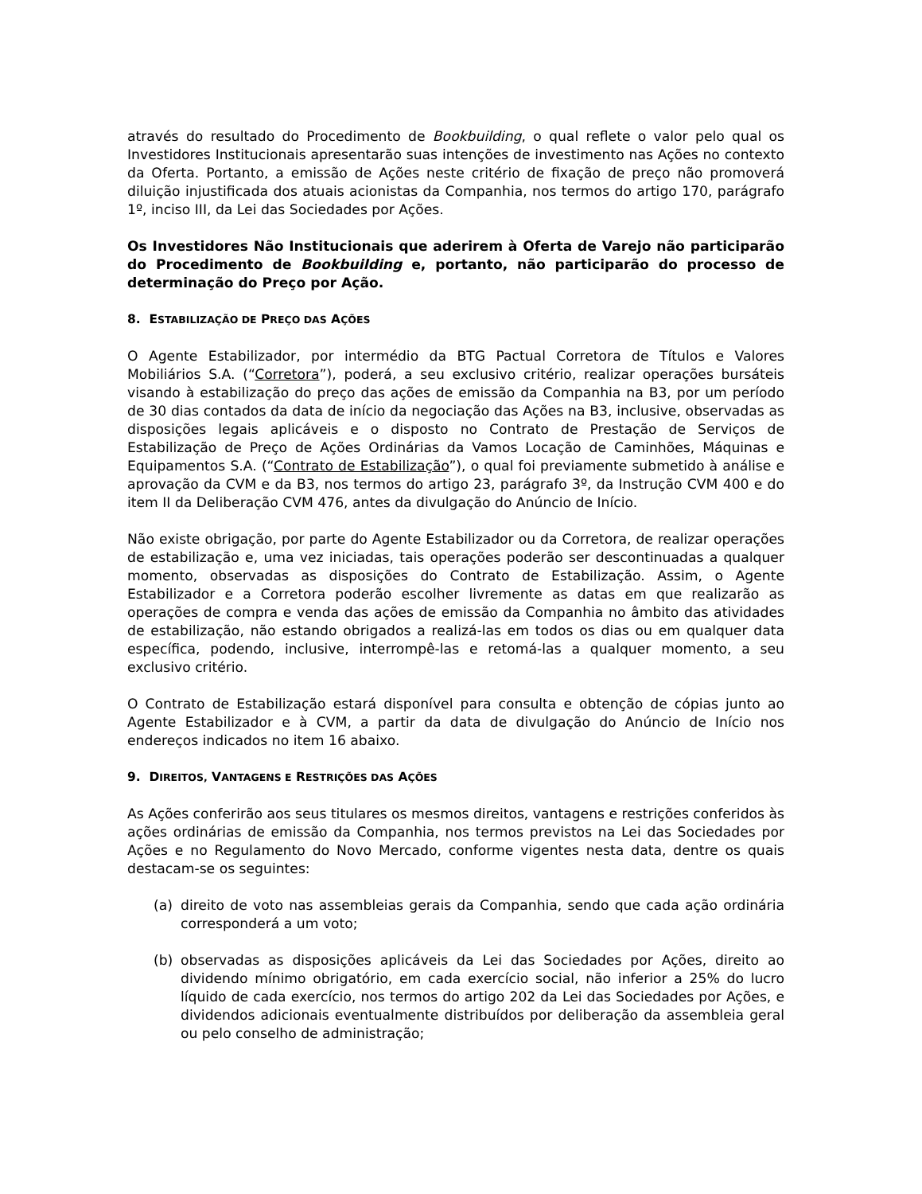através do resultado do Procedimento de Bookbuilding, o qual reflete o valor pelo qual os Investidores Institucionais apresentarão suas intenções de investimento nas Ações no contexto da Oferta. Portanto, a emissão de Ações neste critério de fixação de preço não promoverá diluição injustificada dos atuais acionistas da Companhia, nos termos do artigo 170, parágrafo 1º, inciso III, da Lei das Sociedades por Ações.
Os Investidores Não Institucionais que aderirem à Oferta de Varejo não participarão do Procedimento de Bookbuilding e, portanto, não participarão do processo de determinação do Preço por Ação.
8. ESTABILIZAÇÃO DE PREÇO DAS AÇÕES
O Agente Estabilizador, por intermédio da BTG Pactual Corretora de Títulos e Valores Mobiliários S.A. (“Corretora”), poderá, a seu exclusivo critério, realizar operações bursáteis visando à estabilização do preço das ações de emissão da Companhia na B3, por um período de 30 dias contados da data de início da negociação das Ações na B3, inclusive, observadas as disposições legais aplicáveis e o disposto no Contrato de Prestação de Serviços de Estabilização de Preço de Ações Ordinárias da Vamos Locação de Caminhões, Máquinas e Equipamentos S.A. (“Contrato de Estabilização”), o qual foi previamente submetido à análise e aprovação da CVM e da B3, nos termos do artigo 23, parágrafo 3º, da Instrução CVM 400 e do item II da Deliberação CVM 476, antes da divulgação do Anúncio de Início.
Não existe obrigação, por parte do Agente Estabilizador ou da Corretora, de realizar operações de estabilização e, uma vez iniciadas, tais operações poderão ser descontinuadas a qualquer momento, observadas as disposições do Contrato de Estabilização. Assim, o Agente Estabilizador e a Corretora poderão escolher livremente as datas em que realizarão as operações de compra e venda das ações de emissão da Companhia no âmbito das atividades de estabilização, não estando obrigados a realizá-las em todos os dias ou em qualquer data específica, podendo, inclusive, interrompê-las e retomá-las a qualquer momento, a seu exclusivo critério.
O Contrato de Estabilização estará disponível para consulta e obtenção de cópias junto ao Agente Estabilizador e à CVM, a partir da data de divulgação do Anúncio de Início nos endereços indicados no item 16 abaixo.
9. DIREITOS, VANTAGENS E RESTRIÇÕES DAS AÇÕES
As Ações conferirão aos seus titulares os mesmos direitos, vantagens e restrições conferidos às ações ordinárias de emissão da Companhia, nos termos previstos na Lei das Sociedades por Ações e no Regulamento do Novo Mercado, conforme vigentes nesta data, dentre os quais destacam-se os seguintes:
(a) direito de voto nas assembleias gerais da Companhia, sendo que cada ação ordinária corresponderá a um voto;
(b) observadas as disposições aplicáveis da Lei das Sociedades por Ações, direito ao dividendo mínimo obrigatório, em cada exercício social, não inferior a 25% do lucro líquido de cada exercício, nos termos do artigo 202 da Lei das Sociedades por Ações, e dividendos adicionais eventualmente distribuídos por deliberação da assembleia geral ou pelo conselho de administração;